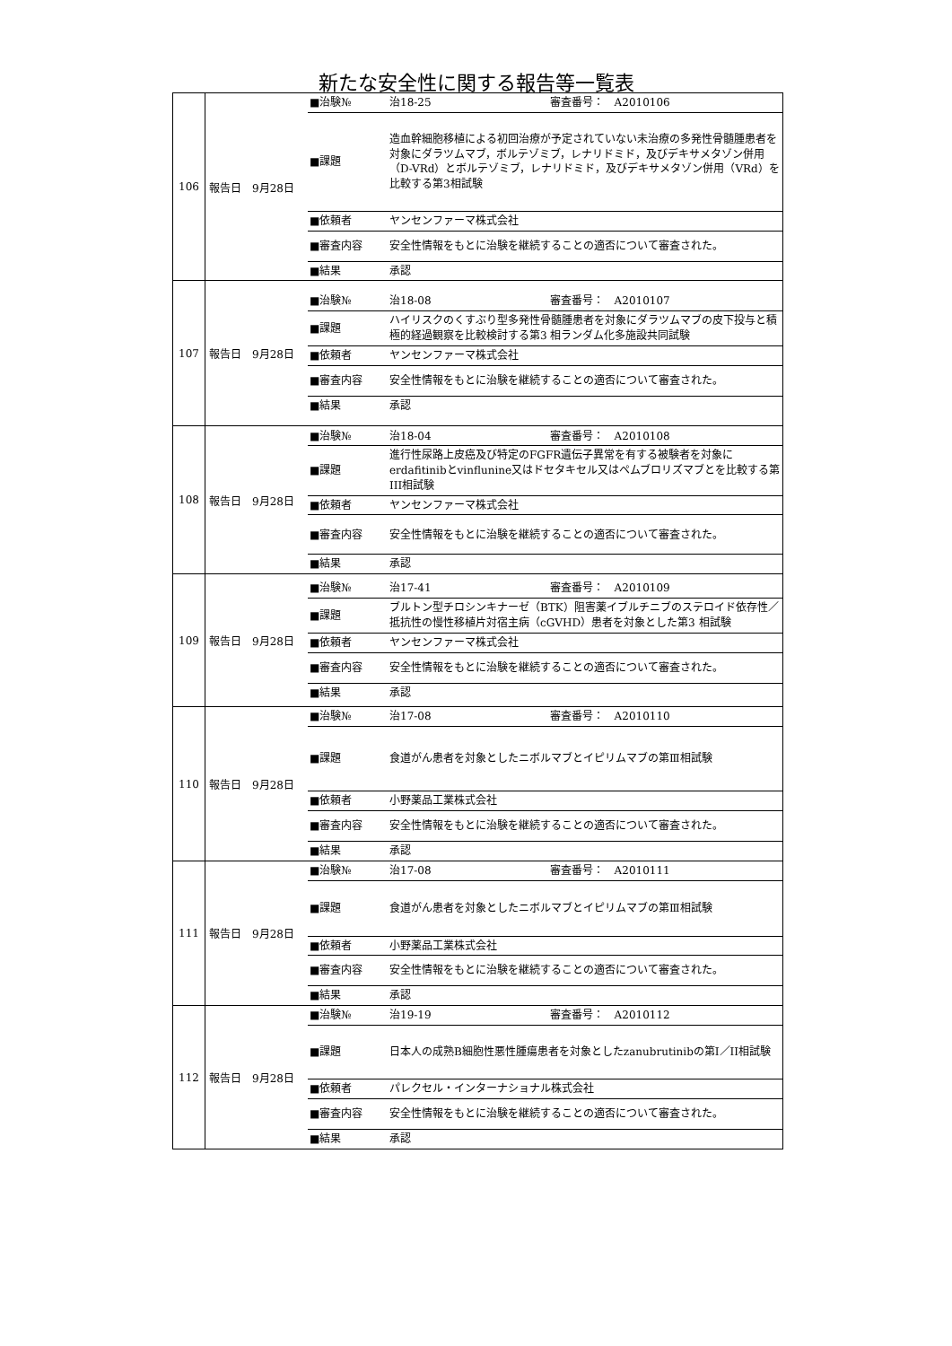新たな安全性に関する報告等一覧表
| 106 | 報告日 9月28日 | / ■治験№ / 治18-25 審査番号： A2010106 / / ■課題 / 造血幹細胞移植による初回治療が予定されていない未治療の多発性骨髄腫患者を対象にダラツムマブ，ボルテゾミブ，レナリドミド，及びデキサメタゾン併用（D-VRd）とボルテゾミブ，レナリドミド，及びデキサメタゾン併用（VRd）を比較する第3相試験 / / ■依頼者 / ヤンセンファーマ株式会社 / / ■審査内容 / 安全性情報をもとに治験を継続することの適否について審査された。 / / ■結果 / 承認 / |
| 107 | 報告日 9月28日 | / ■治験№ / 治18-08 審査番号： A2010107 / / ■課題 / ハイリスクのくすぶり型多発性骨髄腫患者を対象にダラツムマブの皮下投与と積極的経過観察を比較検討する第3 相ランダム化多施設共同試験 / / ■依頼者 / ヤンセンファーマ株式会社 / / ■審査内容 / 安全性情報をもとに治験を継続することの適否について審査された。 / / ■結果 / 承認 / |
| 108 | 報告日 9月28日 | / ■治験№ / 治18-04 審査番号： A2010108 / / ■課題 / 進行性尿路上皮癌及び特定のFGFR遺伝子異常を有する被験者を対象にerdafitinibとvinflunine又はドセタキセル又はペムブロリズマブとを比較する第III相試験 / / ■依頼者 / ヤンセンファーマ株式会社 / / ■審査内容 / 安全性情報をもとに治験を継続することの適否について審査された。 / / ■結果 / 承認 / |
| 109 | 報告日 9月28日 | / ■治験№ / 治17-41 審査番号： A2010109 / / ■課題 / ブルトン型チロシンキナーゼ（BTK）阻害薬イブルチニブのステロイド依存性／抵抗性の慢性移植片対宿主病（cGVHD）患者を対象とした第3 相試験 / / ■依頼者 / ヤンセンファーマ株式会社 / / ■審査内容 / 安全性情報をもとに治験を継続することの適否について審査された。 / / ■結果 / 承認 / |
| 110 | 報告日 9月28日 | / ■治験№ / 治17-08 審査番号： A2010110 / / ■課題 / 食道がん患者を対象としたニボルマブとイピリムマブの第Ⅲ相試験 / / ■依頼者 / 小野薬品工業株式会社 / / ■審査内容 / 安全性情報をもとに治験を継続することの適否について審査された。 / / ■結果 / 承認 / |
| 111 | 報告日 9月28日 | / ■治験№ / 治17-08 審査番号： A2010111 / / ■課題 / 食道がん患者を対象としたニボルマブとイピリムマブの第Ⅲ相試験 / / ■依頼者 / 小野薬品工業株式会社 / / ■審査内容 / 安全性情報をもとに治験を継続することの適否について審査された。 / / ■結果 / 承認 / |
| 112 | 報告日 9月28日 | / ■治験№ / 治19-19 審査番号： A2010112 / / ■課題 / 日本人の成熟B細胞性悪性腫瘍患者を対象としたzanubrutinibの第I／II相試験 / / ■依頼者 / パレクセル・インターナショナル株式会社 / / ■審査内容 / 安全性情報をもとに治験を継続することの適否について審査された。 / / ■結果 / 承認 / |